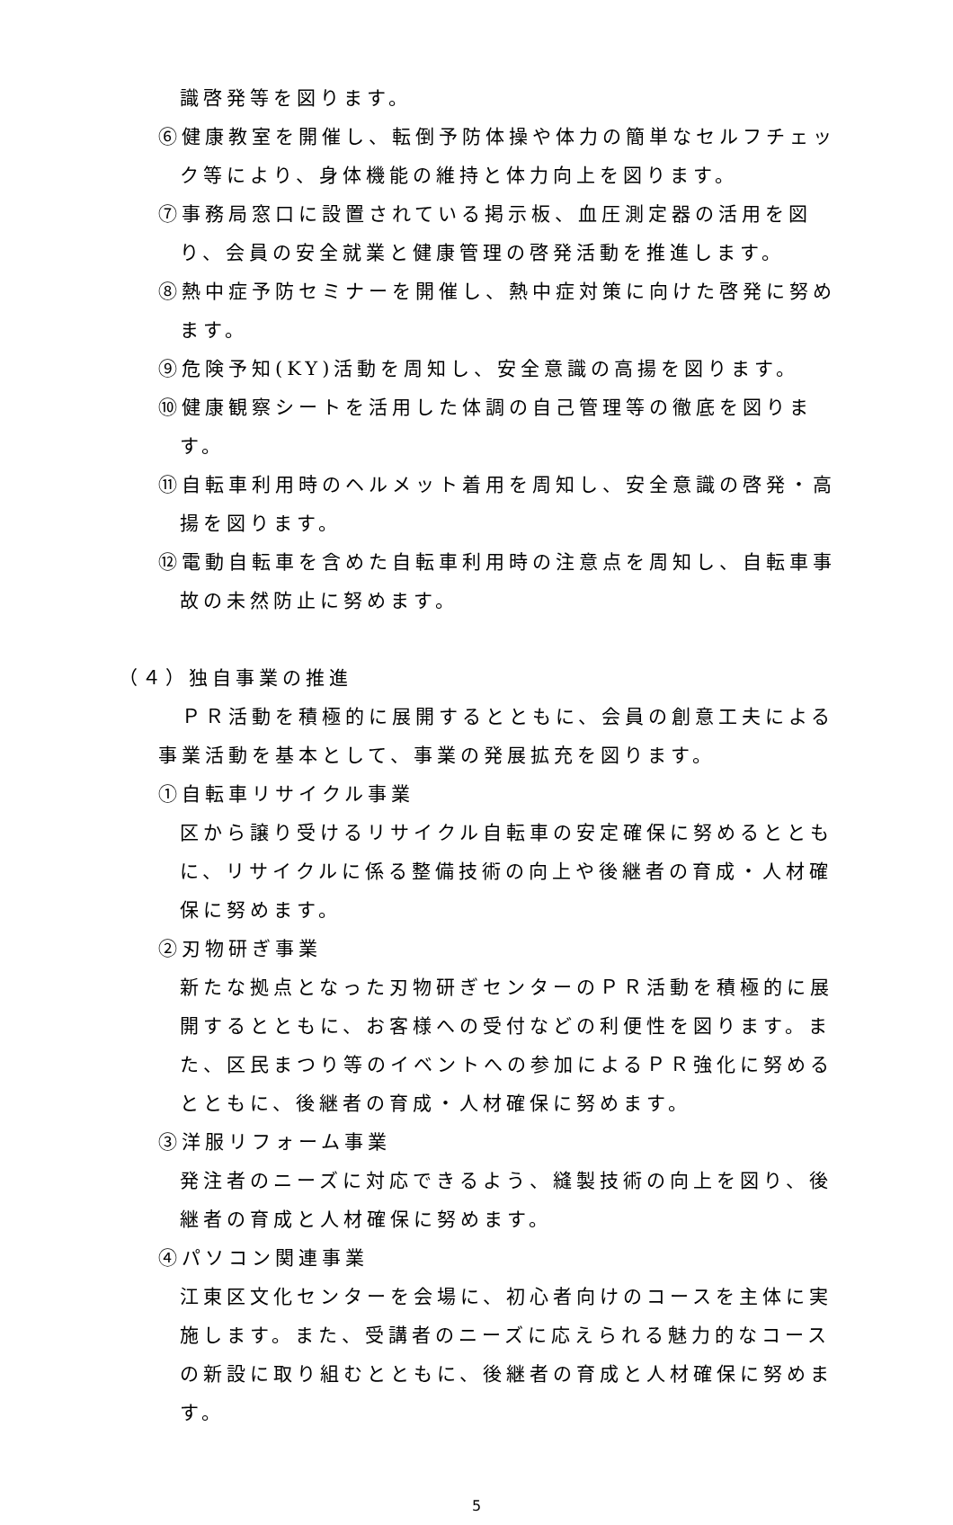識啓発等を図ります。
⑥健康教室を開催し、転倒予防体操や体力の簡単なセルフチェック等により、身体機能の維持と体力向上を図ります。
⑦事務局窓口に設置されている掲示板、血圧測定器の活用を図り、会員の安全就業と健康管理の啓発活動を推進します。
⑧熱中症予防セミナーを開催し、熱中症対策に向けた啓発に努めます。
⑨危険予知(KY)活動を周知し、安全意識の高揚を図ります。
⑩健康観察シートを活用した体調の自己管理等の徹底を図ります。
⑪自転車利用時のヘルメット着用を周知し、安全意識の啓発・高揚を図ります。
⑫電動自転車を含めた自転車利用時の注意点を周知し、自転車事故の未然防止に努めます。
（４）独自事業の推進
　ＰＲ活動を積極的に展開するとともに、会員の創意工夫による事業活動を基本として、事業の発展拡充を図ります。
①自転車リサイクル事業
区から譲り受けるリサイクル自転車の安定確保に努めるとともに、リサイクルに係る整備技術の向上や後継者の育成・人材確保に努めます。
②刃物研ぎ事業
新たな拠点となった刃物研ぎセンターのＰＲ活動を積極的に展開するとともに、お客様への受付などの利便性を図ります。また、区民まつり等のイベントへの参加によるＰＲ強化に努めるとともに、後継者の育成・人材確保に努めます。
③洋服リフォーム事業
発注者のニーズに対応できるよう、縫製技術の向上を図り、後継者の育成と人材確保に努めます。
④パソコン関連事業
江東区文化センターを会場に、初心者向けのコースを主体に実施します。また、受講者のニーズに応えられる魅力的なコースの新設に取り組むとともに、後継者の育成と人材確保に努めます。
5